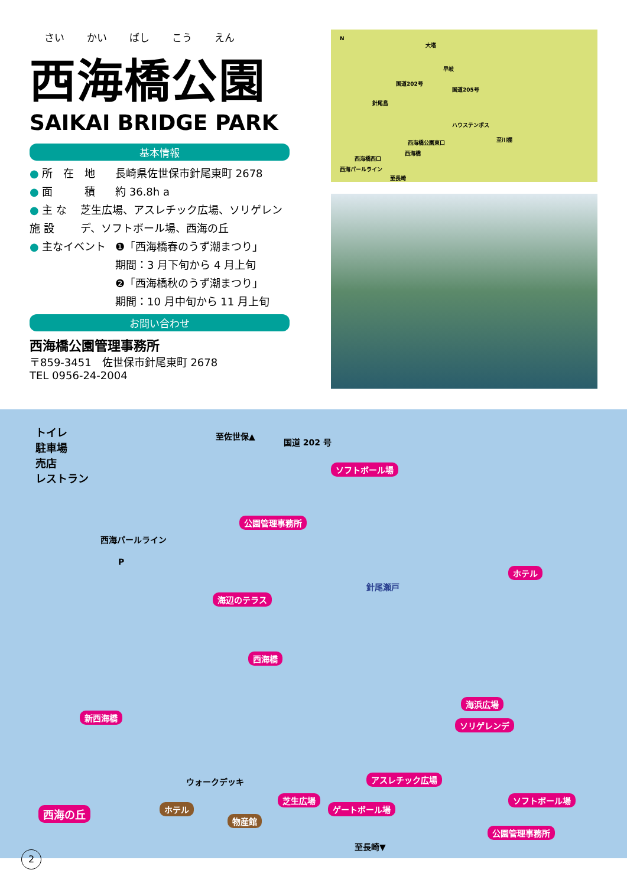さい かい ばし こう えん
西海橋公園
SAIKAI BRIDGE PARK
基本情報
● 所　在　地 長崎県佐世保市針尾東町 2678
● 面　　　積 約 36.8h a
● 主 な 施 設 芝生広場、アスレチック広場、ソリゲレンデ、ソフトボール場、西海の丘
● 主なイベント ❶「西海橋春のうず潮まつり」
期間：3 月下旬から 4 月上旬
❷「西海橋秋のうず潮まつり」
期間：10 月中旬から 11 月上旬
お問い合わせ
西海橋公園管理事務所
〒859-3451　佐世保市針尾東町 2678
TEL 0956-24-2004
N
大塔
早岐
国道202号
国道205号
針尾島
ハウステンボス
至川棚 西海橋公園東口
西海橋
西海橋西口
西海パールライン
至長崎
トイレ
駐車場
売店
レストラン
至佐世保▲
国道 202 号
ソフトボール場
公園管理事務所
西海パールライン
P
ホテル
針尾瀬戸
海辺のテラス
西海橋
新西海橋
海浜広場
ソリゲレンデ
ウォークデッキ
ホテル
アスレチック広場
芝生広場
ゲートボール場
ソフトボール場
西海の丘
物産館
公園管理事務所
至長崎▼
2